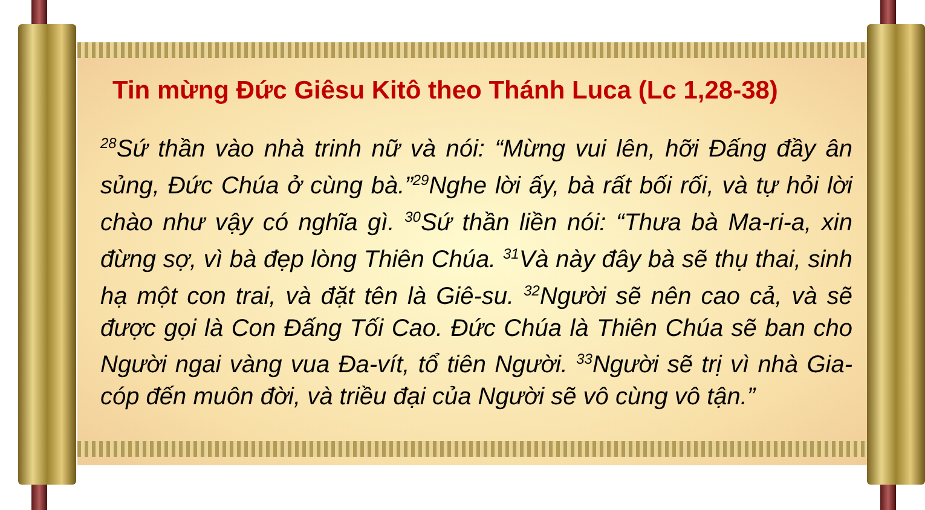Tin mừng Đức Giêsu Kitô theo Thánh Luca (Lc 1,28-38)
<sup>28</sup>Sứ thần vào nhà trinh nữ và nói: “Mừng vui lên, hỡi Đấng đầy ân sủng, Đức Chúa ở cùng bà.”<sup>29</sup>Nghe lời ấy, bà rất bối rối, và tự hỏi lời chào như vậy có nghĩa gì. <sup>30</sup>Sứ thần liền nói: “Thưa bà Ma-ri-a, xin đừng sợ, vì bà đẹp lòng Thiên Chúa. <sup>31</sup>Và này đây bà sẽ thụ thai, sinh hạ một con trai, và đặt tên là Giê-su. <sup>32</sup>Người sẽ nên cao cả, và sẽ được gọi là Con Đấng Tối Cao. Đức Chúa là Thiên Chúa sẽ ban cho Người ngai vàng vua Đa-vít, tổ tiên Người. <sup>33</sup>Người sẽ trị vì nhà Gia-cóp đến muôn đời, và triều đại của Người sẽ vô cùng vô tận.”